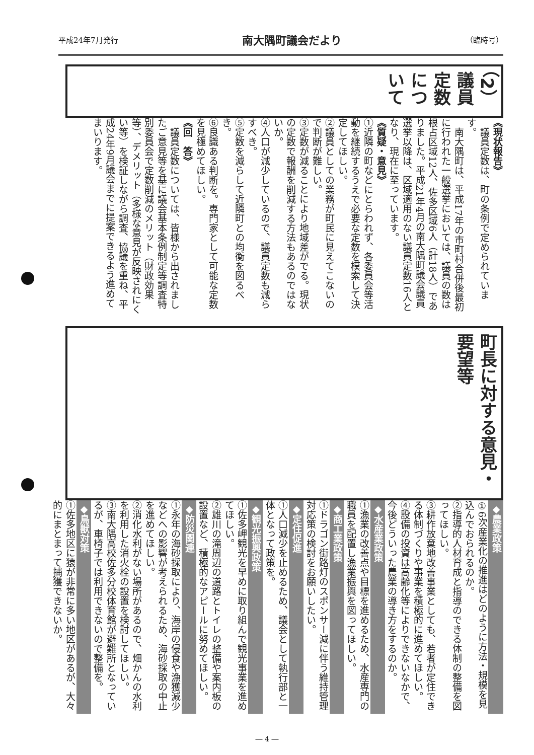平成24年7月発行 南大隅町議会だより （臨時号）
（2）議員定数について
《現状報告》
　議員定数は、町の条例で定められています。
　南大隅町は、平成17年の市町村合併後最初に行われた一般選挙においては、議員の数は根占区域12人、佐多区域6人（計18人）でありました。平成21年4月の南大隅町議会議員選挙以降は、区域適用のない議員定数16人となり、現在に至っています。
《質疑・意見》
①近隣の町などにとらわれず、各委員会等活動を継続するうえで必要な定数を模索して決定してほしい。
②議員としての業務が町民に見えてこないので判断が難しい。
③定数が減ることにより地域差がでる。現状の定数で報酬を削減する方法もあるのではないか。
④人口が減少しているので、議員定数も減らすべき。
⑤定数を減らして近隣町との均衡を図るべき。
⑥良識ある判断を。専門家として可能な定数を見極めてほしい。
《回　答》
　議員定数については、皆様から出されましたご意見等を基に議会基本条例制定等調査特別委員会で定数削減のメリット（財政効果等）、デメリット（多様な意見が反映されにくい等）を検証しながら調査、協議を重ね、平成24年9月議会までに提案できるよう進めてまいります。
町長に対する意見・要望等
◆農業政策
①6次産業化の推進はどのように方法・規模を見込んでおられるのか。
②指導的人材育成と指導のできる体制の整備を図ってほしい。
③耕作放棄地改善事業としても、若者が定住できる体制づくりや事業を積極的に進めてほしい。
④設備の投資は高齢化等によりできないなかで、今後どういった農業の導き方をするのか。
◆水産業政策
①漁業の改善点や目標を進めるため、水産専門の職員を配置し漁業振興を図ってほしい。
◆商工業政策
①ドラゴン街路灯のスポンサー減に伴う維持管理対応策の検討をお願いしたい。
◆定住促進
①人口減少を止めるため、議会として執行部と一体となって政策を。
◆観光振興政策
①佐多岬観光を早めに取り組んで観光事業を進めてほしい。
②雄川の滝周辺の道路とトイレの整備や案内板の設置など、積極的なアピールに努めてほしい。
◆防災関連
①永年の海砂採取により、海岸の侵食や漁獲減少などへの影響が考えられるため、海砂採取の中止を進めてほしい。
②消化水利がない場所があるので、畑かんの水利を利用した消火栓の設置を検討してほしい。
③南大隅高校佐多分校体育館が避難所となっているが、車椅子では利用できないので整備を。
◆鳥獣対策
①佐多地区に猿が非常に多い地区があるが、大々的にまとまって捕獲できないか。
― 4 ―